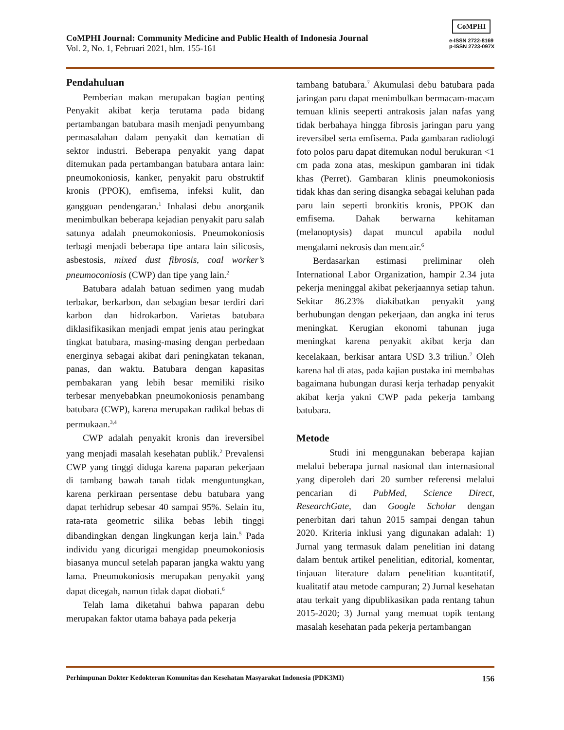CoMPHI Journal: Community Medicine and Public Health of Indonesia Journal
Vol. 2, No. 1, Februari 2021, hlm. 155-161
CoMPHI
e-ISSN 2722-8169
p-ISSN 2723-097X
Pendahuluan
Pemberian makan merupakan bagian penting Penyakit akibat kerja terutama pada bidang pertambangan batubara masih menjadi penyumbang permasalahan dalam penyakit dan kematian di sektor industri. Beberapa penyakit yang dapat ditemukan pada pertambangan batubara antara lain: pneumokoniosis, kanker, penyakit paru obstruktif kronis (PPOK), emfisema, infeksi kulit, dan gangguan pendengaran.<sup>1</sup> Inhalasi debu anorganik menimbulkan beberapa kejadian penyakit paru salah satunya adalah pneumokoniosis. Pneumokoniosis terbagi menjadi beberapa tipe antara lain silicosis, asbestosis, mixed dust fibrosis, coal worker’s pneumoconiosis (CWP) dan tipe yang lain.<sup>2</sup>
Batubara adalah batuan sedimen yang mudah terbakar, berkarbon, dan sebagian besar terdiri dari karbon dan hidrokarbon. Varietas batubara diklasifikasikan menjadi empat jenis atau peringkat tingkat batubara, masing-masing dengan perbedaan energinya sebagai akibat dari peningkatan tekanan, panas, dan waktu. Batubara dengan kapasitas pembakaran yang lebih besar memiliki risiko terbesar menyebabkan pneumokoniosis penambang batubara (CWP), karena merupakan radikal bebas di permukaan.<sup>3,4</sup>
CWP adalah penyakit kronis dan ireversibel yang menjadi masalah kesehatan publik.<sup>2</sup> Prevalensi CWP yang tinggi diduga karena paparan pekerjaan di tambang bawah tanah tidak menguntungkan, karena perkiraan persentase debu batubara yang dapat terhidrup sebesar 40 sampai 95%. Selain itu, rata-rata geometric silika bebas lebih tinggi dibandingkan dengan lingkungan kerja lain.<sup>5</sup> Pada individu yang dicurigai mengidap pneumokoniosis biasanya muncul setelah paparan jangka waktu yang lama. Pneumokoniosis merupakan penyakit yang dapat dicegah, namun tidak dapat diobati.<sup>6</sup>
Telah lama diketahui bahwa paparan debu merupakan faktor utama bahaya pada pekerja
tambang batubara.<sup>7</sup> Akumulasi debu batubara pada jaringan paru dapat menimbulkan bermacam-macam temuan klinis seeperti antrakosis jalan nafas yang tidak berbahaya hingga fibrosis jaringan paru yang ireversibel serta emfisema. Pada gambaran radiologi foto polos paru dapat ditemukan nodul berukuran <1 cm pada zona atas, meskipun gambaran ini tidak khas (Perret). Gambaran klinis pneumokoniosis tidak khas dan sering disangka sebagai keluhan pada paru lain seperti bronkitis kronis, PPOK dan emfisema. Dahak berwarna kehitaman (melanoptysis) dapat muncul apabila nodul mengalami nekrosis dan mencair.<sup>6</sup>
Berdasarkan estimasi preliminar oleh International Labor Organization, hampir 2.34 juta pekerja meninggal akibat pekerjaannya setiap tahun. Sekitar 86.23% diakibatkan penyakit yang berhubungan dengan pekerjaan, dan angka ini terus meningkat. Kerugian ekonomi tahunan juga meningkat karena penyakit akibat kerja dan kecelakaan, berkisar antara USD 3.3 triliun.<sup>7</sup> Oleh karena hal di atas, pada kajian pustaka ini membahas bagaimana hubungan durasi kerja terhadap penyakit akibat kerja yakni CWP pada pekerja tambang batubara.
Metode
Studi ini menggunakan beberapa kajian melalui beberapa jurnal nasional dan internasional yang diperoleh dari 20 sumber referensi melalui pencarian di PubMed, Science Direct, ResearchGate, dan Google Scholar dengan penerbitan dari tahun 2015 sampai dengan tahun 2020. Kriteria inklusi yang digunakan adalah: 1) Jurnal yang termasuk dalam penelitian ini datang dalam bentuk artikel penelitian, editorial, komentar, tinjauan literature dalam penelitian kuantitatif, kualitatif atau metode campuran; 2) Jurnal kesehatan atau terkait yang dipublikasikan pada rentang tahun 2015-2020; 3) Jurnal yang memuat topik tentang masalah kesehatan pada pekerja pertambangan
Perhimpunan Dokter Kedokteran Komunitas dan Kesehatan Masyarakat Indonesia (PDK3MI) 156